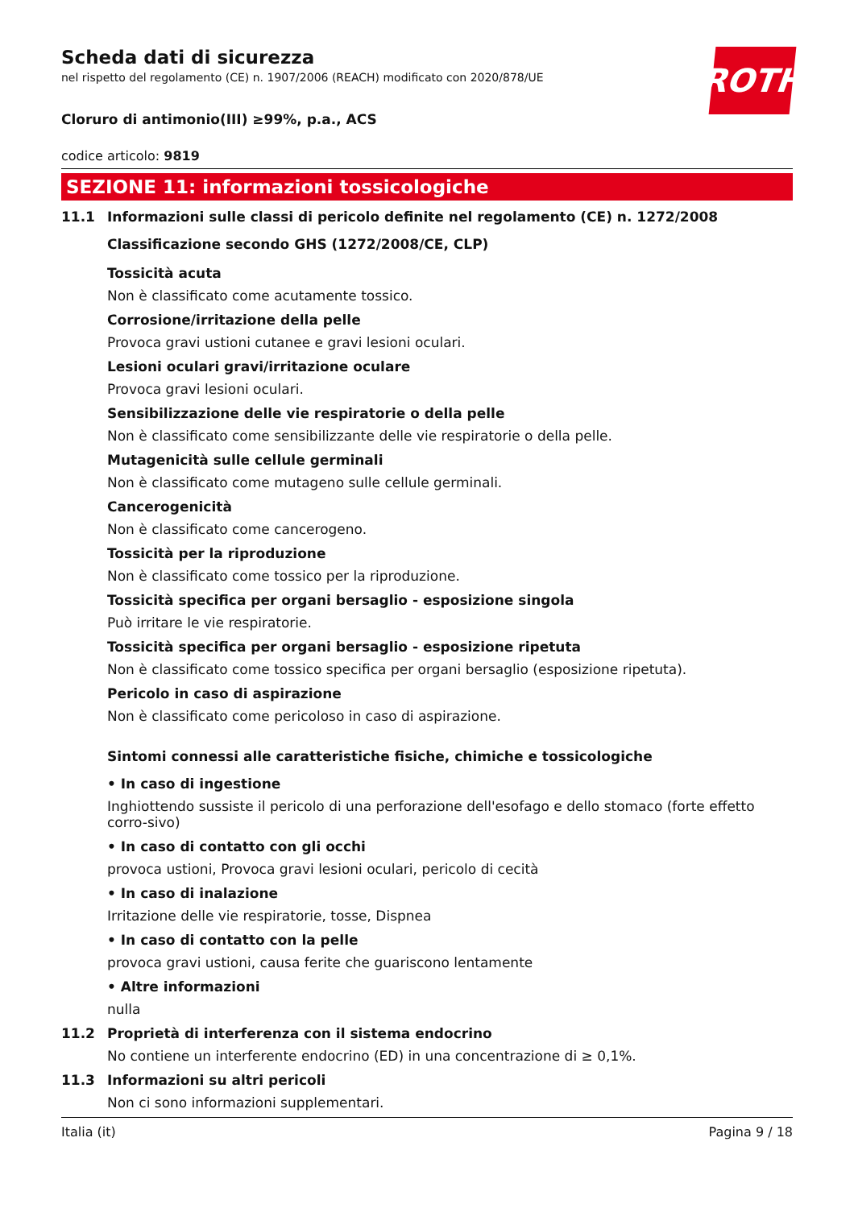ROTH
Scheda dati di sicurezza
nel rispetto del regolamento (CE) n. 1907/2006 (REACH) modificato con 2020/878/UE
Cloruro di antimonio(III) ≥99%, p.a., ACS
codice articolo: 9819
SEZIONE 11: informazioni tossicologiche
11.1 Informazioni sulle classi di pericolo definite nel regolamento (CE) n. 1272/2008
Classificazione secondo GHS (1272/2008/CE, CLP)
Tossicità acuta
Non è classificato come acutamente tossico.
Corrosione/irritazione della pelle
Provoca gravi ustioni cutanee e gravi lesioni oculari.
Lesioni oculari gravi/irritazione oculare
Provoca gravi lesioni oculari.
Sensibilizzazione delle vie respiratorie o della pelle
Non è classificato come sensibilizzante delle vie respiratorie o della pelle.
Mutagenicità sulle cellule germinali
Non è classificato come mutageno sulle cellule germinali.
Cancerogenicità
Non è classificato come cancerogeno.
Tossicità per la riproduzione
Non è classificato come tossico per la riproduzione.
Tossicità specifica per organi bersaglio - esposizione singola
Può irritare le vie respiratorie.
Tossicità specifica per organi bersaglio - esposizione ripetuta
Non è classificato come tossico specifica per organi bersaglio (esposizione ripetuta).
Pericolo in caso di aspirazione
Non è classificato come pericoloso in caso di aspirazione.
Sintomi connessi alle caratteristiche fisiche, chimiche e tossicologiche
• In caso di ingestione
Inghiottendo sussiste il pericolo di una perforazione dell'esofago e dello stomaco (forte effetto corro-sivo)
• In caso di contatto con gli occhi
provoca ustioni, Provoca gravi lesioni oculari, pericolo di cecità
• In caso di inalazione
Irritazione delle vie respiratorie, tosse, Dispnea
• In caso di contatto con la pelle
provoca gravi ustioni, causa ferite che guariscono lentamente
• Altre informazioni
nulla
11.2 Proprietà di interferenza con il sistema endocrino
No contiene un interferente endocrino (ED) in una concentrazione di ≥ 0,1%.
11.3 Informazioni su altri pericoli
Non ci sono informazioni supplementari.
Italia (it) Pagina 9 / 18